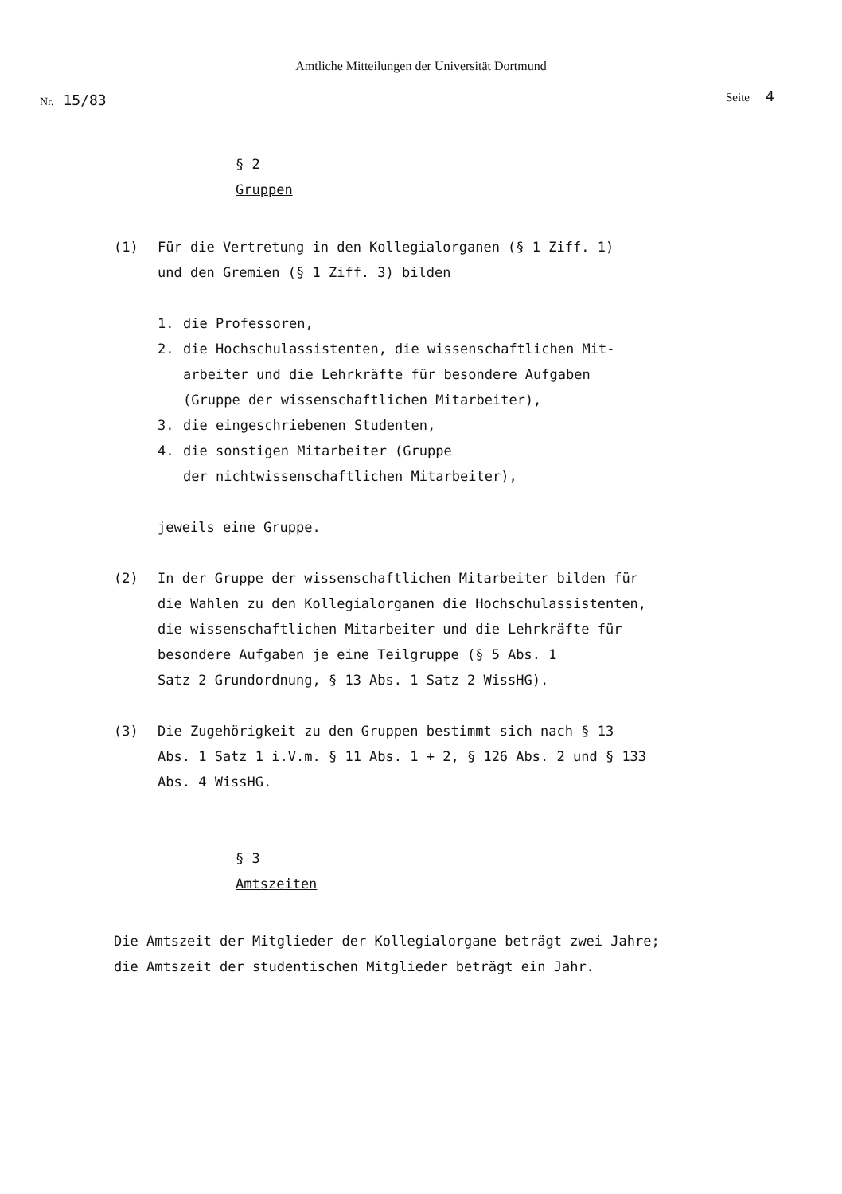Amtliche Mitteilungen der Universität Dortmund
Nr. 15/83 Seite 4
§ 2
Gruppen
(1) Für die Vertretung in den Kollegialorganen (§ 1 Ziff. 1)
und den Gremien (§ 1 Ziff. 3) bilden
1. die Professoren,
2. die Hochschulassistenten, die wissenschaftlichen Mit-
arbeiter und die Lehrkräfte für besondere Aufgaben
(Gruppe der wissenschaftlichen Mitarbeiter),
3. die eingeschriebenen Studenten,
4. die sonstigen Mitarbeiter (Gruppe
der nichtwissenschaftlichen Mitarbeiter),
jeweils eine Gruppe.
(2) In der Gruppe der wissenschaftlichen Mitarbeiter bilden für
die Wahlen zu den Kollegialorganen die Hochschulassistenten,
die wissenschaftlichen Mitarbeiter und die Lehrkräfte für
besondere Aufgaben je eine Teilgruppe (§ 5 Abs. 1
Satz 2 Grundordnung, § 13 Abs. 1 Satz 2 WissHG).
(3) Die Zugehörigkeit zu den Gruppen bestimmt sich nach § 13
Abs. 1 Satz 1 i.V.m. § 11 Abs. 1 + 2, § 126 Abs. 2 und § 133
Abs. 4 WissHG.
§ 3
Amtszeiten
Die Amtszeit der Mitglieder der Kollegialorgane beträgt zwei Jahre;
die Amtszeit der studentischen Mitglieder beträgt ein Jahr.